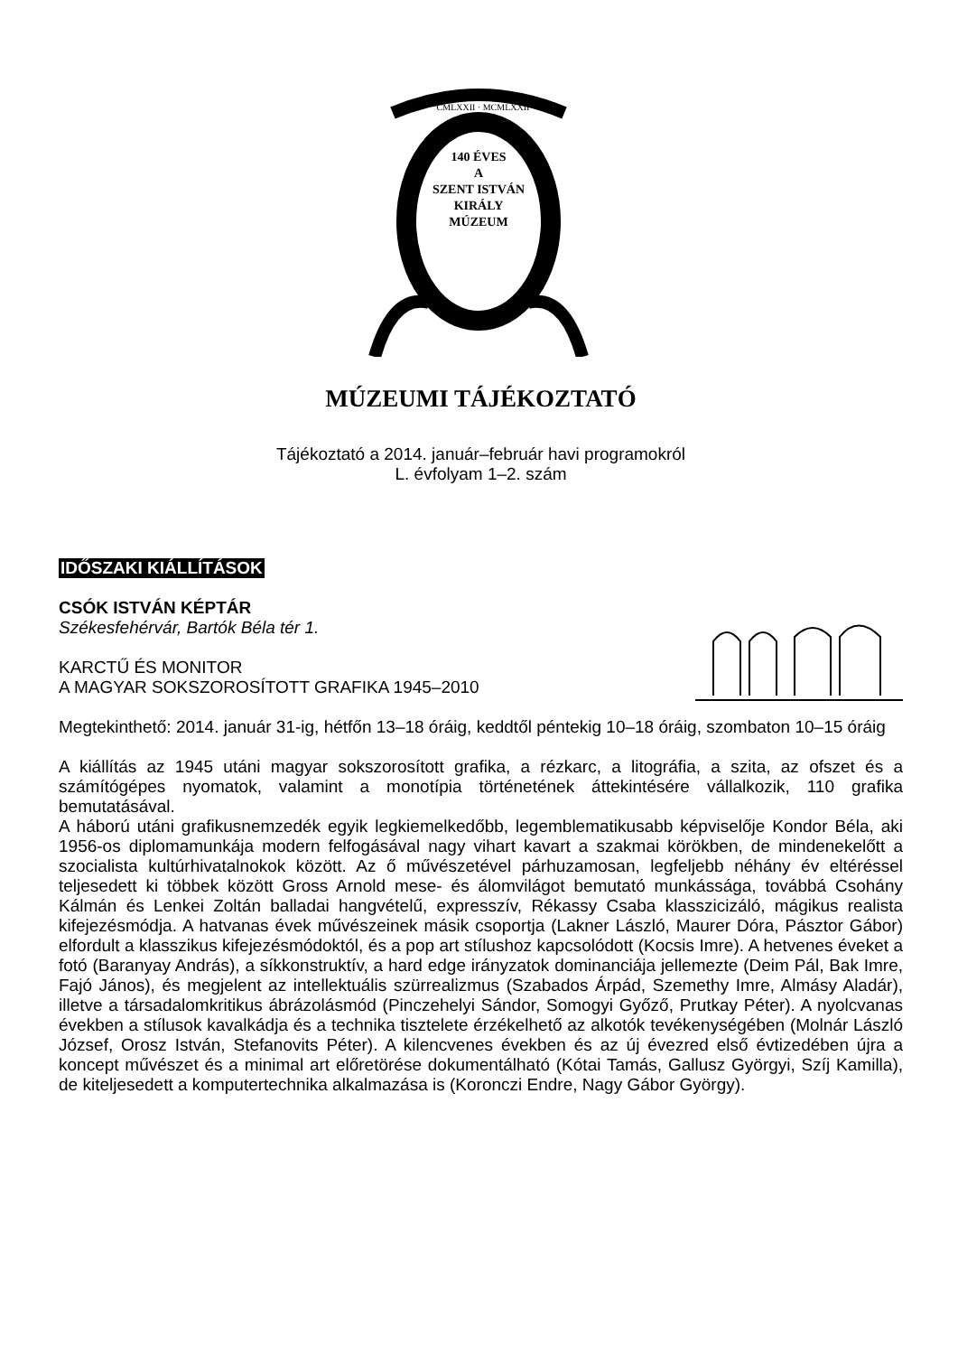CMLXXII · MCMLXXII
140 ÉVES
A
SZENT ISTVÁN
KIRÁLY
MÚZEUM
MÚZEUMI TÁJÉKOZTATÓ
Tájékoztató a 2014. január–február havi programokról
L. évfolyam 1–2. szám
IDŐSZAKI KIÁLLÍTÁSOK
CSÓK ISTVÁN KÉPTÁR
Székesfehérvár, Bartók Béla tér 1.
KARCTŰ ÉS MONITOR
A MAGYAR SOKSZOROSÍTOTT GRAFIKA 1945–2010
Megtekinthető: 2014. január 31-ig, hétfőn 13–18 óráig, keddtől péntekig 10–18 óráig, szombaton 10–15 óráig
A kiállítás az 1945 utáni magyar sokszorosított grafika, a rézkarc, a litográfia, a szita, az ofszet és a számítógépes nyomatok, valamint a monotípia történetének áttekintésére vállalkozik, 110 grafika bemutatásával.
A háború utáni grafikusnemzedék egyik legkiemelkedőbb, legemblematikusabb képviselője Kondor Béla, aki 1956-os diplomamunkája modern felfogásával nagy vihart kavart a szakmai körökben, de mindenekelőtt a szocialista kultúrhivatalnokok között. Az ő művészetével párhuzamosan, legfeljebb néhány év eltéréssel teljesedett ki többek között Gross Arnold mese- és álomvilágot bemutató munkássága, továbbá Csohány Kálmán és Lenkei Zoltán balladai hangvételű, expresszív, Rékassy Csaba klasszicizáló, mágikus realista kifejezésmódja. A hatvanas évek művészeinek másik csoportja (Lakner László, Maurer Dóra, Pásztor Gábor) elfordult a klasszikus kifejezésmódoktól, és a pop art stílushoz kapcsolódott (Kocsis Imre). A hetvenes éveket a fotó (Baranyay András), a síkkonstruktív, a hard edge irányzatok dominanciája jellemezte (Deim Pál, Bak Imre, Fajó János), és megjelent az intellektuális szürrealizmus (Szabados Árpád, Szemethy Imre, Almásy Aladár), illetve a társadalomkritikus ábrázolásmód (Pinczehelyi Sándor, Somogyi Győző, Prutkay Péter). A nyolcvanas években a stílusok kavalkádja és a technika tisztelete érzékelhető az alkotók tevékenységében (Molnár László József, Orosz István, Stefanovits Péter). A kilencvenes években és az új évezred első évtizedében újra a koncept művészet és a minimal art előretörése dokumentálható (Kótai Tamás, Gallusz Györgyi, Szíj Kamilla), de kiteljesedett a komputertechnika alkalmazása is (Koronczi Endre, Nagy Gábor György).